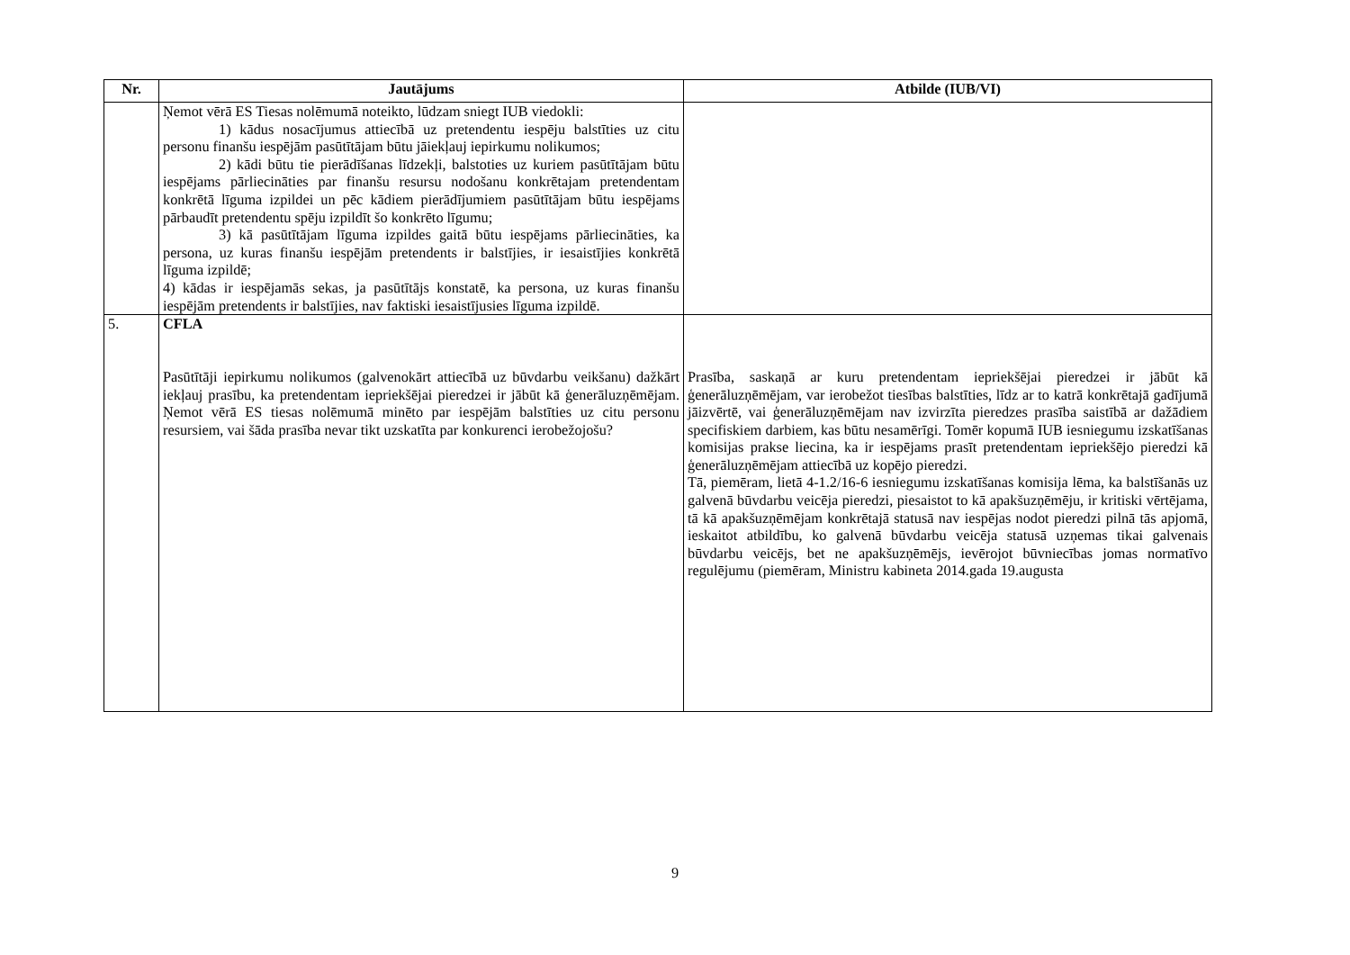| Nr. | Jautājums | Atbilde (IUB/VI) |
| --- | --- | --- |
| | Ņemot vērā ES Tiesas nolēmumā noteikto, lūdzam sniegt IUB viedokli: 1) kādus nosacījumus attiecībā uz pretendentu iespēju balstīties uz citu personu finanšu iespējām pasūtītājam būtu jāiekļauj iepirkumu nolikumos; 2) kādi būtu tie pierādīšanas līdzekļi, balstoties uz kuriem pasūtītājam būtu iespējams pārliecināties par finanšu resursu nodošanu konkrētajam pretendentam konkrētā līguma izpildei un pēc kādiem pierādījumiem pasūtītājam būtu iespējams pārbaudīt pretendentu spēju izpildīt šo konkrēto līgumu; 3) kā pasūtītājam līguma izpildes gaitā būtu iespējams pārliecināties, ka persona, uz kuras finanšu iespējām pretendents ir balstījies, ir iesaistījies konkrētā līguma izpildē; 4) kādas ir iespējamās sekas, ja pasūtītājs konstatē, ka persona, uz kuras finanšu iespējām pretendents ir balstījies, nav faktiski iesaistījusies līguma izpildē. | |
| 5. | CFLA Pasūtītāji iepirkumu nolikumos (galvenokārt attiecībā uz būvdarbu veikšanu) dažkārt iekļauj prasību, ka pretendentam iepriekšējai pieredzei ir jābūt kā ģenerāluzņēmējam. Ņemot vērā ES tiesas nolēmumā minēto par iespējām balstīties uz citu personu resursiem, vai šāda prasība nevar tikt uzskatīta par konkurenci ierobežojošu? | Prasība, saskaņā ar kuru pretendentam iepriekšējai pieredzei ir jābūt kā ģenerāluzņēmējam, var ierobežot tiesības balstīties, līdz ar to katrā konkrētajā gadījumā jāizvērtē, vai ģenerāluzņēmējam nav izvirzīta pieredzes prasība saistībā ar dažādiem specifiskiem darbiem, kas būtu nesamērīgi. Tomēr kopumā IUB iesniegumu izskatīšanas komisijas prakse liecina, ka ir iespējams prasīt pretendentam iepriekšējo pieredzi kā ģenerāluzņēmējam attiecībā uz kopējo pieredzi. Tā, piemēram, lietā 4-1.2/16-6 iesniegumu izskatīšanas komisija lēma, ka balstīšanās uz galvenā būvdarbu veicēja pieredzi, piesaistot to kā apakšuzņēmēju, ir kritiski vērtējama, tā kā apakšuzņēmējam konkrētajā statusā nav iespējas nodot pieredzi pilnā tās apjomā, ieskaitot atbildību, ko galvenā būvdarbu veicēja statusā uzņemas tikai galvenais būvdarbu veicējs, bet ne apakšuzņēmējs, ievērojot būvniecības jomas normatīvo regulējumu (piemēram, Ministru kabineta 2014.gada 19.augusta |
9